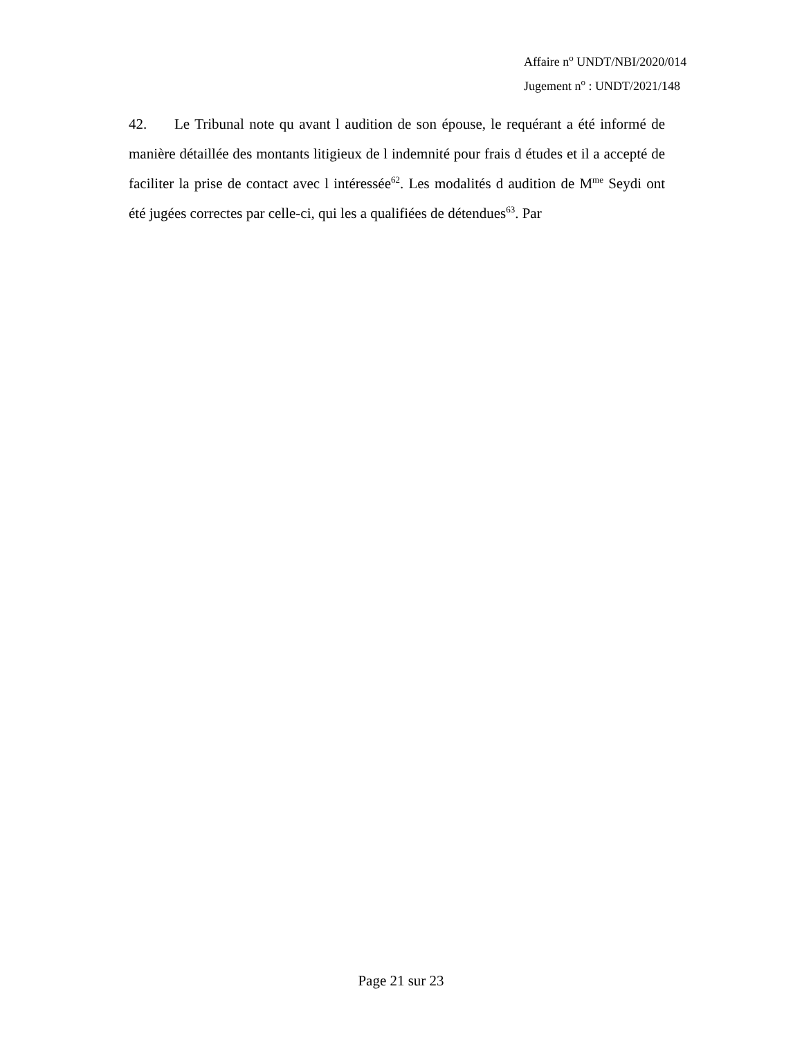Affaire n<sup>o</sup> UNDT/NBI/2020/014
Jugement n<sup>o</sup> : UNDT/2021/148
42. Le Tribunal note qu avant l audition de son épouse, le requérant a été informé de manière détaillée des montants litigieux de l indemnité pour frais d études et il a accepté de faciliter la prise de contact avec l intéressée<sup>62</sup>. Les modalités d audition de M<sup>me</sup> Seydi ont été jugées correctes par celle-ci, qui les a qualifiées de détendues<sup>63</sup>. Par
Page 21 sur 23